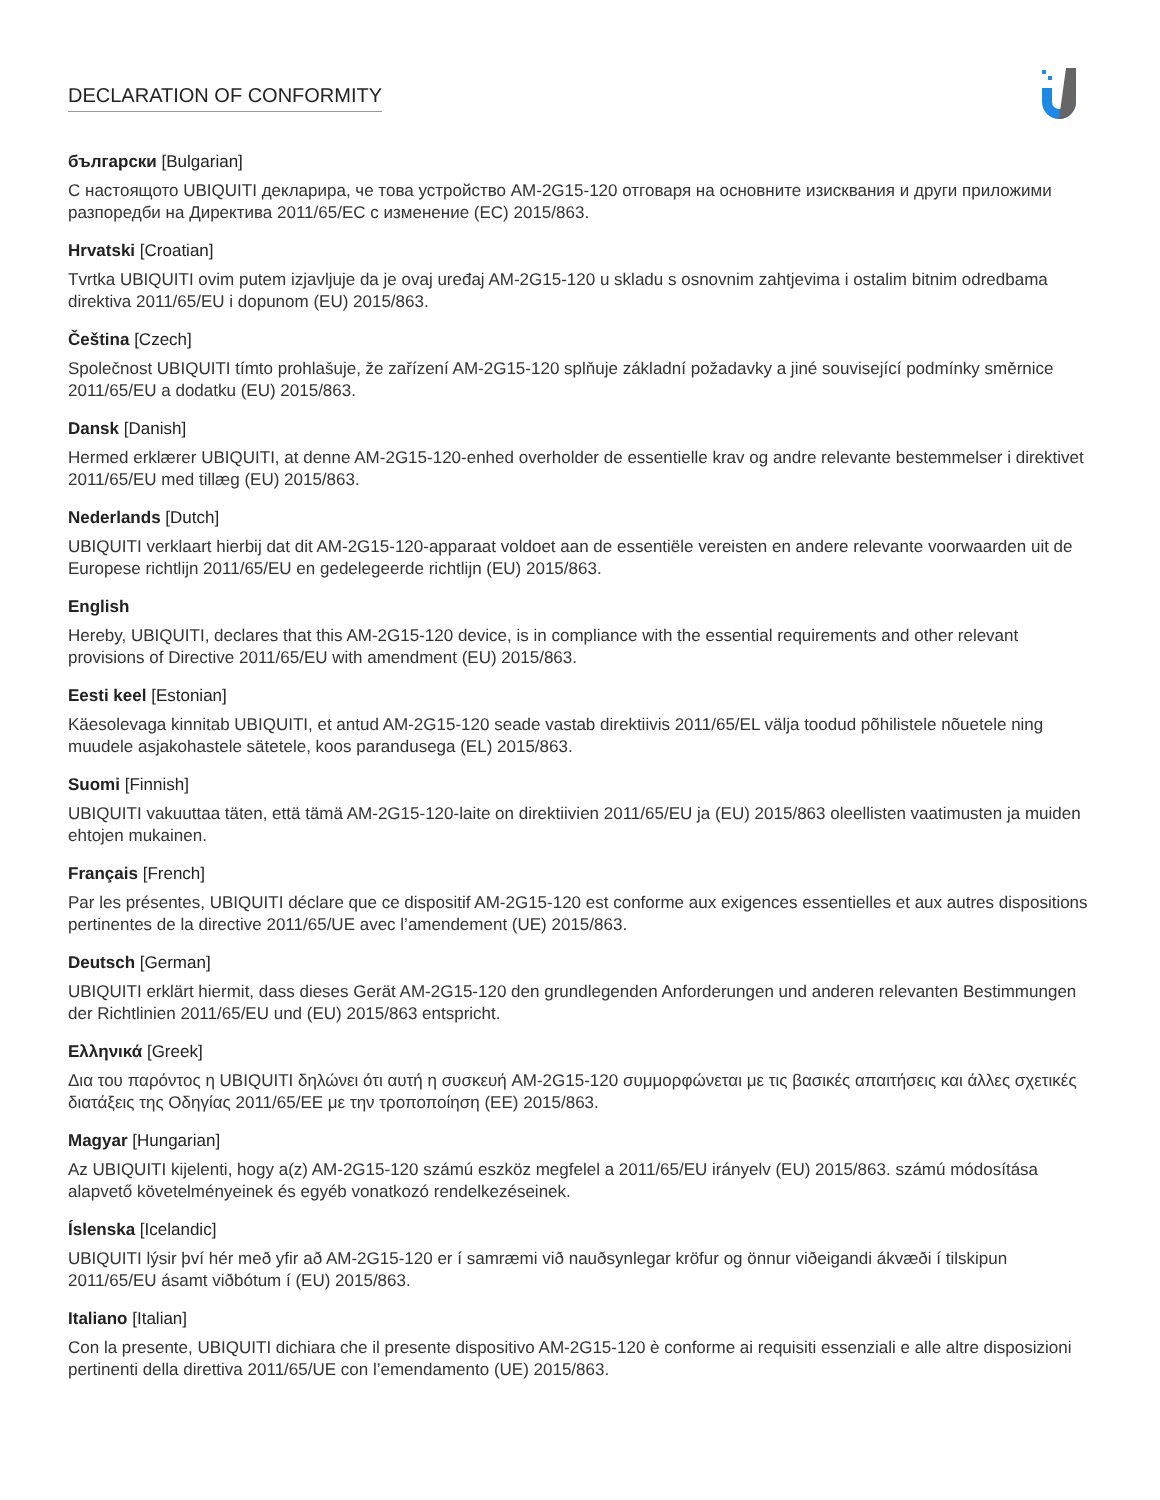DECLARATION OF CONFORMITY
български [Bulgarian]
С настоящото UBIQUITI декларира, че това устройство AM-2G15-120 отговаря на основните изисквания и други приложими разпоредби на Директива 2011/65/ЕС с изменение (ЕС) 2015/863.
Hrvatski [Croatian]
Tvrtka UBIQUITI ovim putem izjavljuje da je ovaj uređaj AM-2G15-120 u skladu s osnovnim zahtjevima i ostalim bitnim odredbama direktiva 2011/65/EU i dopunom (EU) 2015/863.
Čeština [Czech]
Společnost UBIQUITI tímto prohlašuje, že zařízení AM-2G15-120 splňuje základní požadavky a jiné související podmínky směrnice 2011/65/EU a dodatku (EU) 2015/863.
Dansk [Danish]
Hermed erklærer UBIQUITI, at denne AM-2G15-120-enhed overholder de essentielle krav og andre relevante bestemmelser i direktivet 2011/65/EU med tillæg (EU) 2015/863.
Nederlands [Dutch]
UBIQUITI verklaart hierbij dat dit AM-2G15-120-apparaat voldoet aan de essentiële vereisten en andere relevante voorwaarden uit de Europese richtlijn 2011/65/EU en gedelegeerde richtlijn (EU) 2015/863.
English
Hereby, UBIQUITI, declares that this AM-2G15-120 device, is in compliance with the essential requirements and other relevant provisions of Directive 2011/65/EU with amendment (EU) 2015/863.
Eesti keel [Estonian]
Käesolevaga kinnitab UBIQUITI, et antud AM-2G15-120 seade vastab direktiivis 2011/65/EL välja toodud põhilistele nõuetele ning muudele asjakohastele sätetele, koos parandusega (EL) 2015/863.
Suomi [Finnish]
UBIQUITI vakuuttaa täten, että tämä AM-2G15-120-laite on direktiivien 2011/65/EU ja (EU) 2015/863 oleellisten vaatimusten ja muiden ehtojen mukainen.
Français [French]
Par les présentes, UBIQUITI déclare que ce dispositif AM-2G15-120 est conforme aux exigences essentielles et aux autres dispositions pertinentes de la directive 2011/65/UE avec l’amendement (UE) 2015/863.
Deutsch [German]
UBIQUITI erklärt hiermit, dass dieses Gerät AM-2G15-120 den grundlegenden Anforderungen und anderen relevanten Bestimmungen der Richtlinien 2011/65/EU und (EU) 2015/863 entspricht.
Ελληνικά [Greek]
Δια του παρόντος η UBIQUITI δηλώνει ότι αυτή η συσκευή AM-2G15-120 συμμορφώνεται με τις βασικές απαιτήσεις και άλλες σχετικές διατάξεις της Οδηγίας 2011/65/ΕΕ με την τροποποίηση (ΕΕ) 2015/863.
Magyar [Hungarian]
Az UBIQUITI kijelenti, hogy a(z) AM-2G15-120 számú eszköz megfelel a 2011/65/EU irányelv (EU) 2015/863. számú módosítása alapvető követelményeinek és egyéb vonatkozó rendelkezéseinek.
Íslenska [Icelandic]
UBIQUITI lýsir því hér með yfir að AM-2G15-120 er í samræmi við nauðsynlegar kröfur og önnur viðeigandi ákvæði í tilskipun 2011/65/EU ásamt viðbótum í (EU) 2015/863.
Italiano [Italian]
Con la presente, UBIQUITI dichiara che il presente dispositivo AM-2G15-120 è conforme ai requisiti essenziali e alle altre disposizioni pertinenti della direttiva 2011/65/UE con l’emendamento (UE) 2015/863.